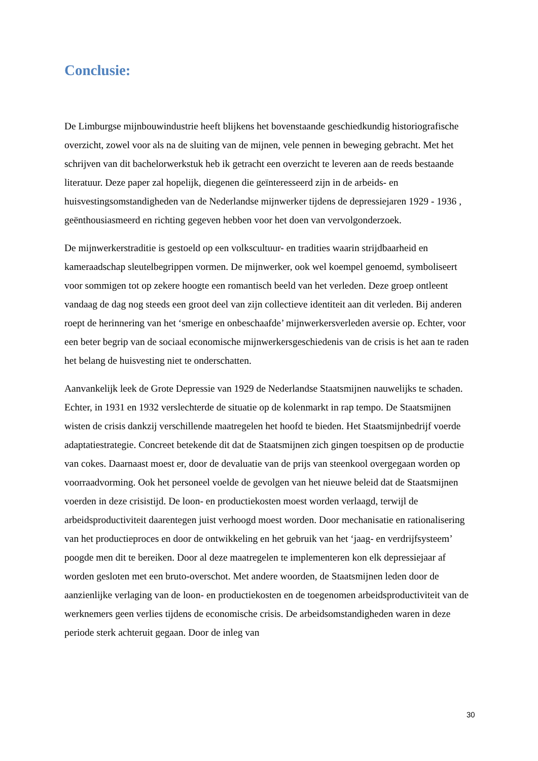Conclusie:
De Limburgse mijnbouwindustrie heeft blijkens het bovenstaande geschiedkundig historiografische overzicht, zowel voor als na de sluiting van de mijnen, vele pennen in beweging gebracht. Met het schrijven van dit bachelorwerkstuk heb ik getracht een overzicht te leveren aan de reeds bestaande literatuur. Deze paper zal hopelijk, diegenen die geïnteresseerd zijn in de arbeids- en huisvestingsomstandigheden van de Nederlandse mijnwerker tijdens de depressiejaren 1929 - 1936 , geënthousiasmeerd en richting gegeven hebben voor het doen van vervolgonderzoek.
De mijnwerkerstraditie is gestoeld op een volkscultuur- en tradities waarin strijdbaarheid en kameraadschap sleutelbegrippen vormen. De mijnwerker, ook wel koempel genoemd, symboliseert voor sommigen tot op zekere hoogte een romantisch beeld van het verleden. Deze groep ontleent vandaag de dag nog steeds een groot deel van zijn collectieve identiteit aan dit verleden. Bij anderen roept de herinnering van het ‘smerige en onbeschaafde’ mijnwerkersverleden aversie op. Echter, voor een beter begrip van de sociaal economische mijnwerkersgeschiedenis van de crisis is het aan te raden het belang de huisvesting niet te onderschatten.
Aanvankelijk leek de Grote Depressie van 1929 de Nederlandse Staatsmijnen nauwelijks te schaden. Echter, in 1931 en 1932 verslechterde de situatie op de kolenmarkt in rap tempo. De Staatsmijnen wisten de crisis dankzij verschillende maatregelen het hoofd te bieden. Het Staatsmijnbedrijf voerde adaptatiestrategie. Concreet betekende dit dat de Staatsmijnen zich gingen toespitsen op de productie van cokes. Daarnaast moest er, door de devaluatie van de prijs van steenkool overgegaan worden op voorraadvorming. Ook het personeel voelde de gevolgen van het nieuwe beleid dat de Staatsmijnen voerden in deze crisistijd. De loon- en productiekosten moest worden verlaagd, terwijl de arbeidsproductiviteit daarentegen juist verhoogd moest worden. Door mechanisatie en rationalisering van het productieproces en door de ontwikkeling en het gebruik van het ‘jaag- en verdrijfsysteem’ poogde men dit te bereiken. Door al deze maatregelen te implementeren kon elk depressiejaar af worden gesloten met een bruto-overschot. Met andere woorden, de Staatsmijnen leden door de aanzienlijke verlaging van de loon- en productiekosten en de toegenomen arbeidsproductiviteit van de werknemers geen verlies tijdens de economische crisis. De arbeidsomstandigheden waren in deze periode sterk achteruit gegaan. Door de inleg van
30